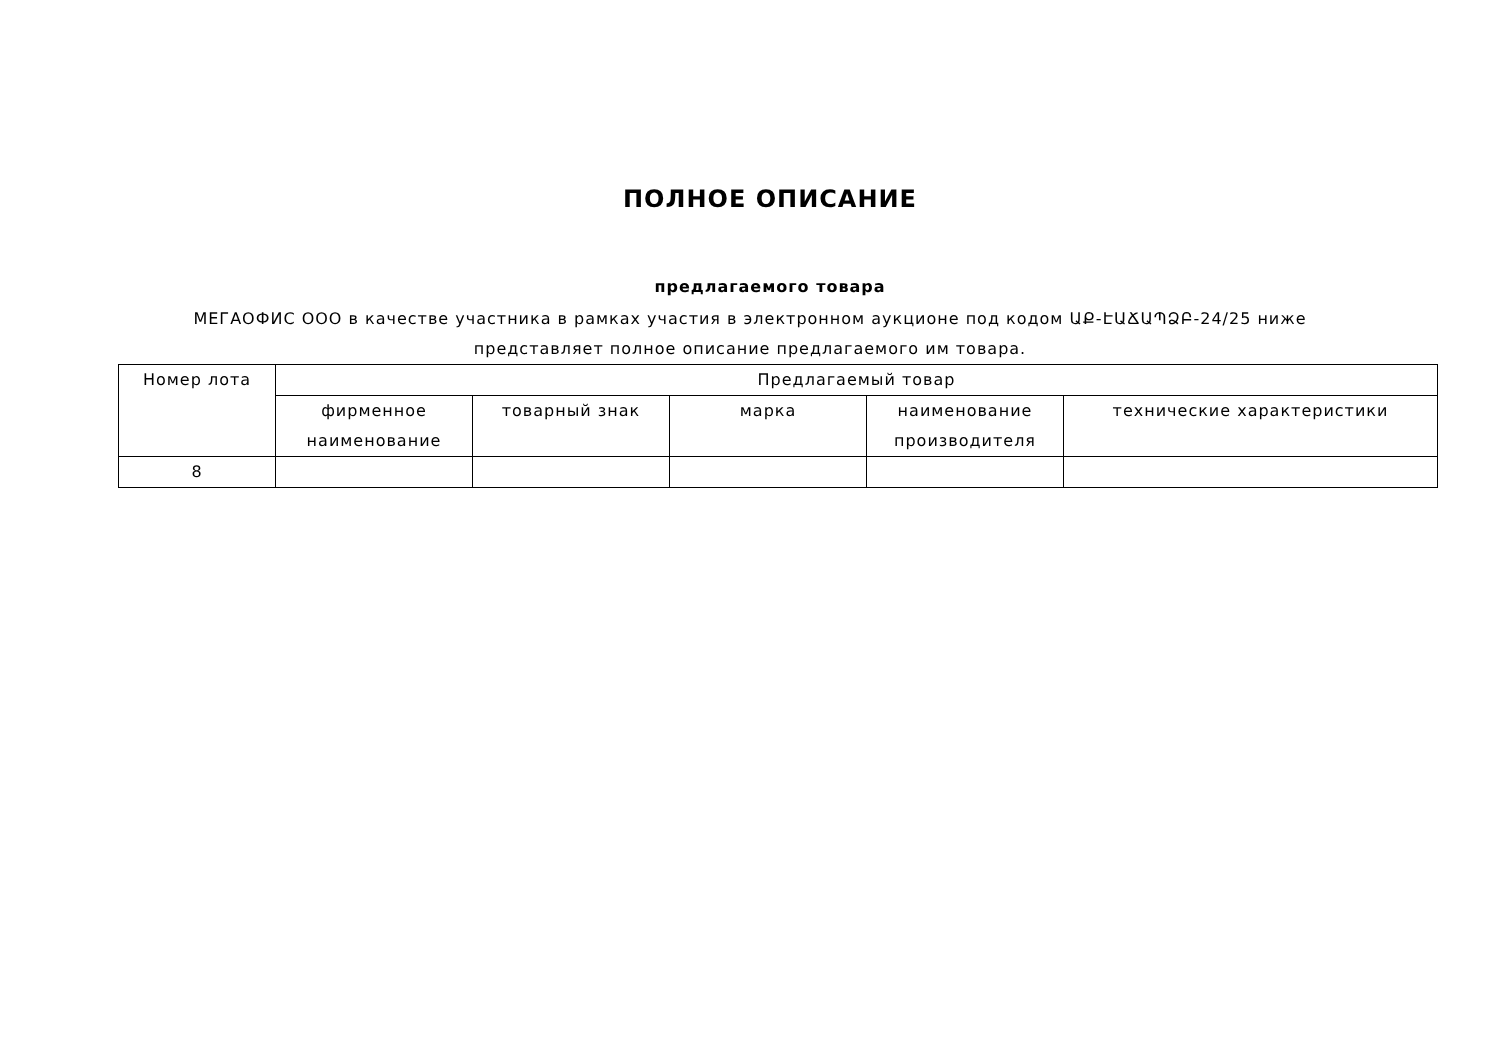ПОЛНОЕ ОПИСАНИЕ
предлагаемого товара
МЕГАОФИС ООО в качестве участника в рамках участия в электронном аукционе под кодом ԱՔ-ԷԱՃԱՊՁԲ-24/25 ниже представляет полное описание предлагаемого им товара.
| Номер лота | Предлагаемый товар | | | | |
| --- | --- | --- | --- | --- | --- |
| | фирменное наименование | товарный знак | марка | наименование производителя | технические характеристики |
| 8 | | | | | |